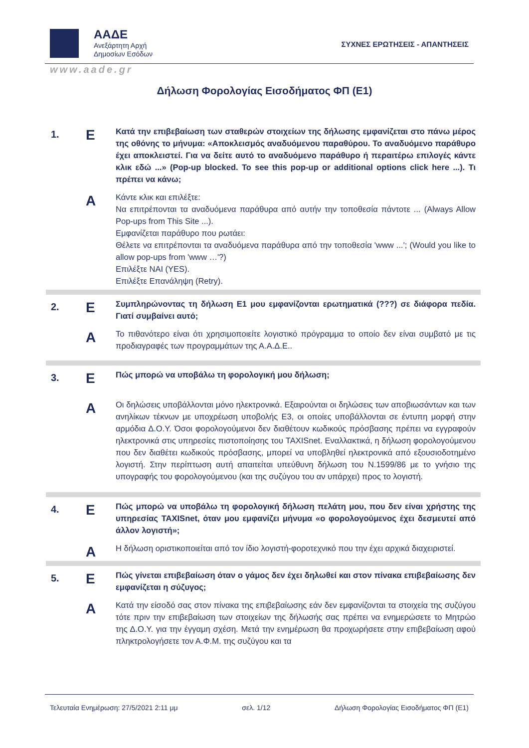ΑΑΔΕ
Ανεξάρτητη Αρχή
Δημοσίων Εσόδων
ΣΥΧΝΕΣ ΕΡΩΤΗΣΕΙΣ - ΑΠΑΝΤΗΣΕΙΣ
www.aade.gr
Δήλωση Φορολογίας Εισοδήματος ΦΠ (Ε1)
| 1. | Ε | Κατά την επιβεβαίωση των σταθερών στοιχείων της δήλωσης εμφανίζεται στο πάνω μέρος της οθόνης το μήνυμα: «Αποκλεισμός αναδυόμενου παραθύρου. Το αναδυόμενο παράθυρο έχει αποκλειστεί. Για να δείτε αυτό το αναδυόμενο παράθυρο ή περαιτέρω επιλογές κάντε κλικ εδώ ...» (Pop-up blocked. To see this pop-up or additional options click here ...). Τι πρέπει να κάνω; |
| | Α | Κάντε κλικ και επιλέξτε: Να επιτρέπονται τα αναδυόμενα παράθυρα από αυτήν την τοποθεσία πάντοτε ... (Always Allow Pop-ups from This Site ...). Εμφανίζεται παράθυρο που ρωτάει: Θέλετε να επιτρέπονται τα αναδυόμενα παράθυρα από την τοποθεσία 'www ...'; (Would you like to allow pop-ups from 'www …'?) Επιλέξτε ΝΑΙ (YES). Επιλέξτε Επανάληψη (Retry). |
| 2. | Ε | Συμπληρώνοντας τη δήλωση Ε1 μου εμφανίζονται ερωτηματικά (???) σε διάφορα πεδία. Γιατί συμβαίνει αυτό; |
| | Α | Το πιθανότερο είναι ότι χρησιμοποιείτε λογιστικό πρόγραμμα το οποίο δεν είναι συμβατό με τις προδιαγραφές των προγραμμάτων της Α.Α.Δ.Ε.. |
| 3. | Ε | Πώς μπορώ να υποβάλω τη φορολογική μου δήλωση; |
| | Α | Οι δηλώσεις υποβάλλονται μόνο ηλεκτρονικά. Εξαιρούνται οι δηλώσεις των αποβιωσάντων και των ανηλίκων τέκνων με υποχρέωση υποβολής Ε3, οι οποίες υποβάλλονται σε έντυπη μορφή στην αρμόδια Δ.Ο.Υ. Όσοι φορολογούμενοι δεν διαθέτουν κωδικούς πρόσβασης πρέπει να εγγραφούν ηλεκτρονικά στις υπηρεσίες πιστοποίησης του TAXISnet. Εναλλακτικά, η δήλωση φορολογούμενου που δεν διαθέτει κωδικούς πρόσβασης, μπορεί να υποβληθεί ηλεκτρονικά από εξουσιοδοτημένο λογιστή. Στην περίπτωση αυτή απαιτείται υπεύθυνη δήλωση του Ν.1599/86 με το γνήσιο της υπογραφής του φορολογούμενου (και της συζύγου του αν υπάρχει) προς το λογιστή. |
| 4. | Ε | Πώς μπορώ να υποβάλω τη φορολογική δήλωση πελάτη μου, που δεν είναι χρήστης της υπηρεσίας TAXISnet, όταν μου εμφανίζει μήνυμα «ο φορολογούμενος έχει δεσμευτεί από άλλον λογιστή»; |
| | Α | Η δήλωση οριστικοποιείται από τον ίδιο λογιστή-φοροτεχνικό που την έχει αρχικά διαχειριστεί. |
| 5. | Ε | Πώς γίνεται επιβεβαίωση όταν ο γάμος δεν έχει δηλωθεί και στον πίνακα επιβεβαίωσης δεν εμφανίζεται η σύζυγος; |
| | Α | Κατά την είσοδό σας στον πίνακα της επιβεβαίωσης εάν δεν εμφανίζονται τα στοιχεία της συζύγου τότε πριν την επιβεβαίωση των στοιχείων της δήλωσής σας πρέπει να ενημερώσετε το Μητρώο της Δ.Ο.Υ. για την έγγαμη σχέση. Μετά την ενημέρωση θα προχωρήσετε στην επιβεβαίωση αφού πληκτρολογήσετε τον Α.Φ.Μ. της συζύγου και τα |
Τελευταία Ενημέρωση: 27/5/2021 2:11 μμ σελ. 1/12 Δήλωση Φορολογίας Εισοδήματος ΦΠ (Ε1)